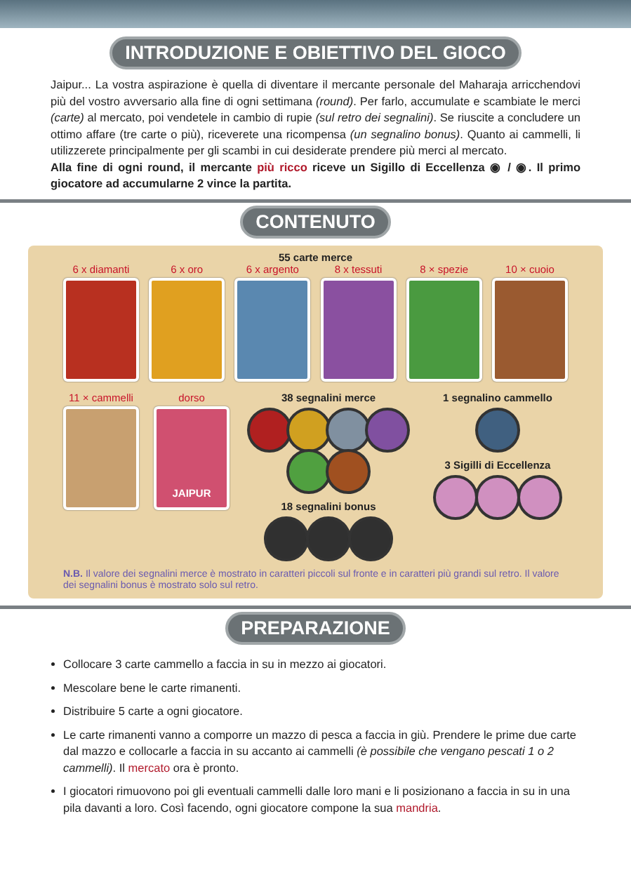INTRODUZIONE E OBIETTIVO DEL GIOCO
Jaipur... La vostra aspirazione è quella di diventare il mercante personale del Maharaja arricchendovi più del vostro avversario alla fine di ogni settimana (round). Per farlo, accumulate e scambiate le merci (carte) al mercato, poi vendetele in cambio di rupie (sul retro dei segnalini). Se riuscite a concludere un ottimo affare (tre carte o più), riceverete una ricompensa (un segnalino bonus). Quanto ai cammelli, li utilizzerete principalmente per gli scambi in cui desiderate prendere più merci al mercato.
Alla fine di ogni round, il mercante più ricco riceve un Sigillo di Eccellenza ◉ / ◉. Il primo giocatore ad accumularne 2 vince la partita.
CONTENUTO
55 carte merce
6 x diamanti 6 x oro 6 x argento 8 x tessuti 8 × spezie 10 × cuoio
11 × cammelli dorso
JAIPUR
38 segnalini merce
18 segnalini bonus
1 segnalino cammello
3 Sigilli di Eccellenza
N.B. Il valore dei segnalini merce è mostrato in caratteri piccoli sul fronte e in caratteri più grandi sul retro. Il valore dei segnalini bonus è mostrato solo sul retro.
PREPARAZIONE
Collocare 3 carte cammello a faccia in su in mezzo ai giocatori.
Mescolare bene le carte rimanenti.
Distribuire 5 carte a ogni giocatore.
Le carte rimanenti vanno a comporre un mazzo di pesca a faccia in giù. Prendere le prime due carte dal mazzo e collocarle a faccia in su accanto ai cammelli (è possibile che vengano pescati 1 o 2 cammelli). Il mercato ora è pronto.
I giocatori rimuovono poi gli eventuali cammelli dalle loro mani e li posizionano a faccia in su in una pila davanti a loro. Così facendo, ogni giocatore compone la sua mandria.